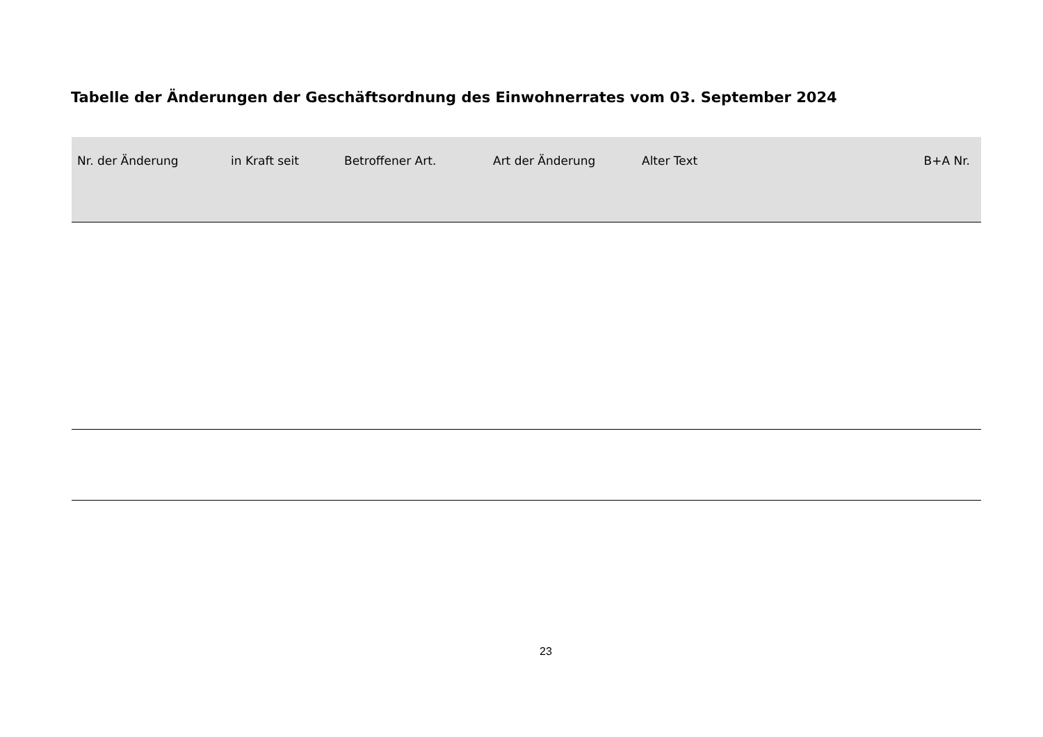Tabelle der Änderungen der Geschäftsordnung des Einwohnerrates vom 03. September 2024
| Nr. der Änderung | in Kraft seit | Betroffener Art. | Art der Änderung | Alter Text | B+A Nr. |
| --- | --- | --- | --- | --- | --- |
23